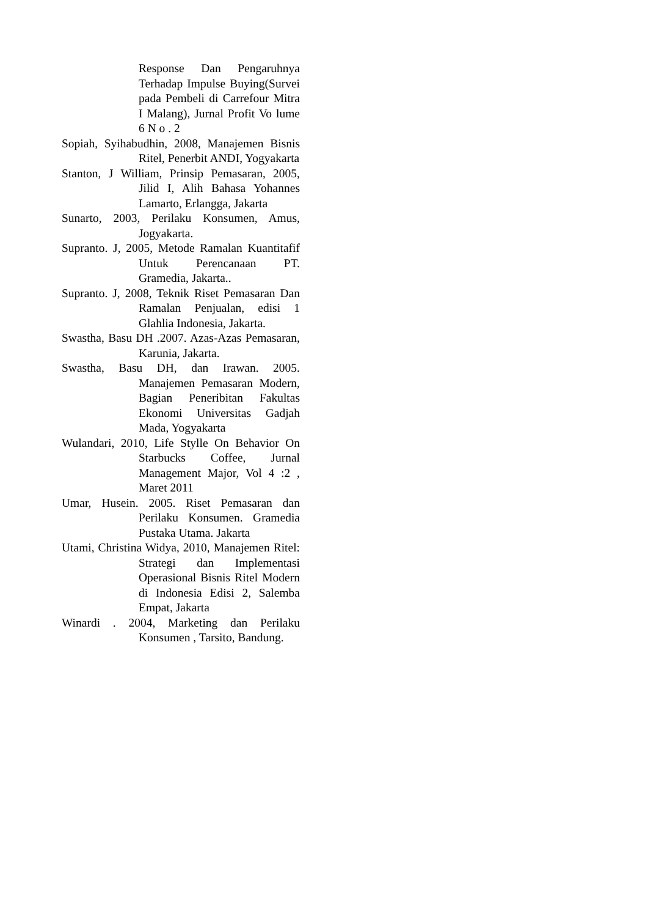Response Dan Pengaruhnya Terhadap Impulse Buying(Survei pada Pembeli di Carrefour Mitra I Malang), Jurnal Profit Vo lume 6 N o . 2
Sopiah, Syihabudhin, 2008, Manajemen Bisnis Ritel, Penerbit ANDI, Yogyakarta
Stanton, J William, Prinsip Pemasaran, 2005, Jilid I, Alih Bahasa Yohannes Lamarto, Erlangga, Jakarta
Sunarto, 2003, Perilaku Konsumen, Amus, Jogyakarta.
Supranto. J, 2005, Metode Ramalan Kuantitafif Untuk Perencanaan PT. Gramedia, Jakarta..
Supranto. J, 2008, Teknik Riset Pemasaran Dan Ramalan Penjualan, edisi 1 Glahlia Indonesia, Jakarta.
Swastha, Basu DH .2007. Azas-Azas Pemasaran, Karunia, Jakarta.
Swastha, Basu DH, dan Irawan. 2005. Manajemen Pemasaran Modern, Bagian Peneribitan Fakultas Ekonomi Universitas Gadjah Mada, Yogyakarta
Wulandari, 2010, Life Stylle On Behavior On Starbucks Coffee, Jurnal Management Major, Vol 4 :2 , Maret 2011
Umar, Husein. 2005. Riset Pemasaran dan Perilaku Konsumen. Gramedia Pustaka Utama. Jakarta
Utami, Christina Widya, 2010, Manajemen Ritel: Strategi dan Implementasi Operasional Bisnis Ritel Modern di Indonesia Edisi 2, Salemba Empat, Jakarta
Winardi . 2004, Marketing dan Perilaku Konsumen , Tarsito, Bandung.